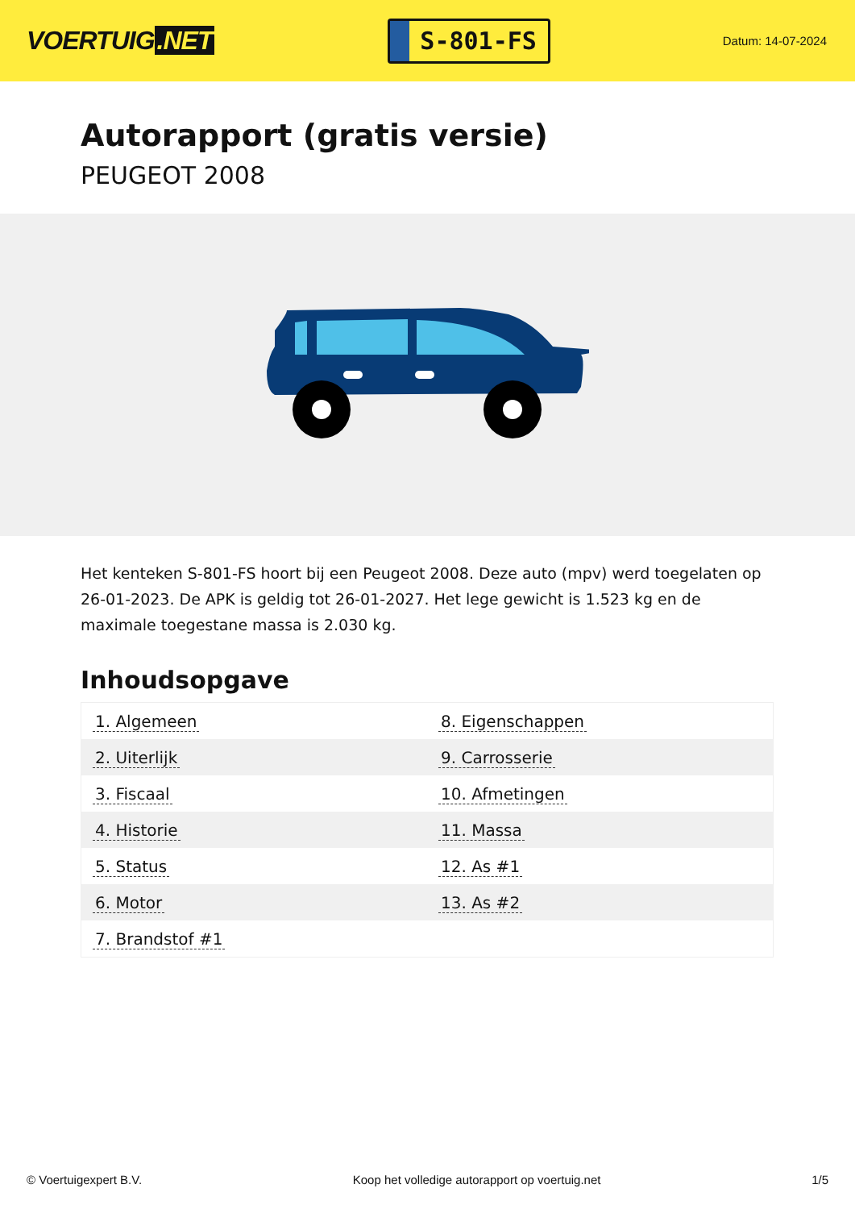VOERTUIG.NET
S-801-FS
Datum: 14-07-2024
Autorapport (gratis versie)
PEUGEOT 2008
Het kenteken S-801-FS hoort bij een Peugeot 2008. Deze auto (mpv) werd toegelaten op 26-01-2023. De APK is geldig tot 26-01-2027. Het lege gewicht is 1.523 kg en de maximale toegestane massa is 2.030 kg.
Inhoudsopgave
| 1. Algemeen | 8. Eigenschappen |
| 2. Uiterlijk | 9. Carrosserie |
| 3. Fiscaal | 10. Afmetingen |
| 4. Historie | 11. Massa |
| 5. Status | 12. As #1 |
| 6. Motor | 13. As #2 |
| 7. Brandstof #1 | |
© Voertuigexpert B.V. Koop het volledige autorapport op voertuig.net 1/5